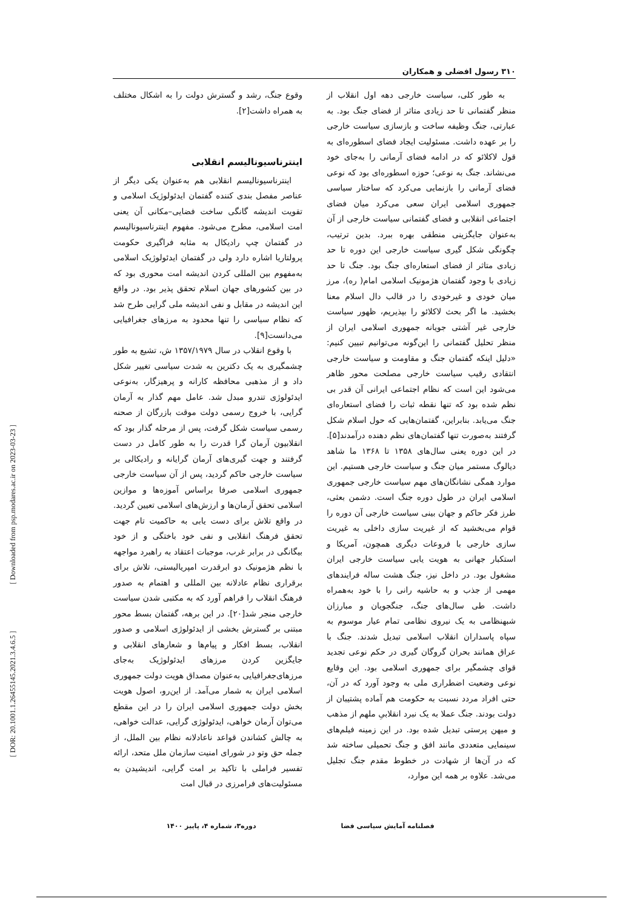[ Downloaded from psp.modares.ac.ir on 2023-03-23 ]
[ DOR: 20.1001.1.26455145.2021.3.4.6.5 ]
۳۱۰ رسول افضلی و همکاران
به طور کلی، سیاست خارجی دهه اول انقلاب از منظر گفتمانی تا حد زیادی متاثر از فضای جنگ بود. به عبارتی، جنگ وظیفه ساخت و بازسازی سیاست خارجی را بر عهده داشت. مسئولیت ایجاد فضای اسطوره‌ای به قول لاکلائو که در ادامه فضای آرمانی را به‌جای خود می‌نشاند. جنگ به نوعی؛ حوزه اسطوره‌ای بود که نوعی فضای آرمانی را بازنمایی می‌کرد که ساختار سیاسی جمهوری اسلامی ایران سعی می‌کرد میان فضای اجتماعی انقلابی و فضای گفتمانی سیاست خارجی از آن به‌عنوان جایگزینی منطقی بهره ببرد. بدین ترتیب، چگونگی شکل گیری سیاست خارجی این دوره تا حد زیادی متاثر از فضای استعاره‌ای جنگ بود. جنگ تا حد زیادی با وجود گفتمان هژمونیک اسلامی امام( ره)، مرز میان خودی و غیرخودی را در قالب دال اسلام معنا بخشید. ما اگر بحث لاکلائو را بپذیریم، ظهور سیاست خارجی غیر آشتی جویانه جمهوری اسلامی ایران از منظر تحلیل گفتمانی را این‌گونه می‌توانیم تبیین کنیم: «دلیل اینکه گفتمان جنگ و مقاومت و سیاست خارجی انتقادی رقیب سیاست خارجی مصلحت محور ظاهر می‌شود این است که نظام اجتماعی ایرانی آن قدر بی نظم شده بود که تنها نقطه ثبات را فضای استعاره‌ای جنگ می‌یابد. بنابراین، گفتمان‌هایی که حول اسلام شکل گرفتند به‌صورت تنها گفتمان‌های نظم دهنده درآمدند[۵]. در این دوره یعنی سال‌های ۱۳۵۸ تا ۱۳۶۸ ما شاهد دیالوگ مستمر میان جنگ و سیاست خارجی هستیم. این موارد همگی نشانگان‌های مهم سیاست خارجی جمهوری اسلامی ایران در طول دوره جنگ است. دشمن بعثی، طرز فکر حاکم و جهان بینی سیاست خارجی آن دوره را قوام می‌بخشید که از غیریت سازی داخلی به غیریت سازی خارجی با فروعات دیگری همچون، آمریکا و استکبار جهانی به هویت یابی سیاست خارجی ایران مشغول بود. در داخل نیز، جنگ هشت ساله فرایندهای مهمی از جذب و به حاشیه رانی را با خود به‌همراه داشت. طی سال‌های جنگ، جنگجویان و مبارزان شبهنظامی به یک نیروی نظامی تمام عیار موسوم به سپاه پاسداران انقلاب اسلامی تبدیل شدند. جنگ با عراق همانند بحران گروگان گیری در حکم نوعی تجدید قوای چشمگیر برای جمهوری اسلامی بود. این وقایع نوعی وضعیت اضطراری ملی به وجود آورد که در آن، حتی افراد مردد نسبت به حکومت هم آماده پشتیبان از دولت بودند. جنگ عملا به یک نبرد انقلابیِ ملهم از مذهب و میهن پرستی تبدیل شده بود. در این زمینه فیلم‌های سینمایی متعددی مانند افق و جنگ تحمیلی ساخته شد که در آن‌ها از شهادت در خطوط مقدم جنگ تجلیل می‌شد. علاوه بر همه این موارد،
وقوع جنگ، رشد و گسترش دولت را به اشکال مختلف به همراه داشت[۲].
اینترناسیونالیسم انقلابی
اینترناسیونالیسم انقلابی هم به‌عنوان یکی دیگر از عناصر مفصل بندی کننده گفتمان ایدئولوژیک اسلامی و تقویت اندیشه گانگی ساخت فضایی–مکانی آن یعنی امت اسلامی، مطرح می‌شود. مفهوم اینترناسیونالیسم در گفتمان چپ رادیکال به مثابه فراگیری حکومت پرولتاریا اشاره دارد ولی در گفتمان ایدئولوژیک اسلامی به‌مفهوم بین المللی کردن اندیشه امت محوری بود که در بین کشورهای جهان اسلام تحقق پذیر بود. در واقع این اندیشه در مقابل و نفی اندیشه ملی گرایی طرح شد که نظام سیاسی را تنها محدود به مرزهای جغرافیایی می‌دانست[۹].
با وقوع انقلاب در سال ۱۳۵۷/۱۹۷۹ ش، تشیع به طور چشمگیری به یک دکترین به شدت سیاسی تغییر شکل داد و از مذهبی محافظه کارانه و پرهیزگار، به‌نوعی ایدئولوژی تندرو مبدل شد. عامل مهم گذار به آرمان گرایی، با خروج رسمی دولت موقت بازرگان از صحنه رسمی سیاست شکل گرفت، پس از مرحله گذار بود که انقلابیون آرمان گرا قدرت را به طور کامل در دست گرفتند و جهت گیری‌های آرمان گرایانه و رادیکالی بر سیاست خارجی حاکم گردید، پس از آن سیاست خارجی جمهوری اسلامی صرفا براساس آموزه‌ها و موازین اسلامی تحقق آرمان‌ها و ارزش‌های اسلامی تعیین گردید. در واقع تلاش برای دست یابی به حاکمیت تام جهت تحقق فرهنگ انقلابی و نفی خود باختگی و از خود بیگانگی در برابر غرب، موجبات اعتقاد به راهبرد مواجهه با نظم هژمونیک دو ابرقدرت امپریالیستی، تلاش برای برقراری نظام عادلانه بین المللی و اهتمام به صدور فرهنگ انقلاب را فراهم آورد که به مکتبی شدن سیاست خارجی منجر شد[۲۰]. در این برهه، گفتمان بسط محور مبتنی بر گسترش بخشی از ایدئولوژی اسلامی و صدور انقلاب، بسط افکار و پیام‌ها و شعارهای انقلابی و جایگزین کردن مرزهای ایدئولوژیک به‌جای مرزهای‌جغرافیایی به‌عنوان مصداق هویت دولت جمهوری اسلامی ایران به شمار می‌آمد. از این‌رو، اصول هویت بخش دولت جمهوری اسلامی ایران را در این مقطع می‌توان آرمان خواهی، ایدئولوژی گرایی، عدالت خواهی، به چالش کشاندن قواعد ناعادلانه نظام بین الملل، از جمله حق وتو در شورای امنیت سازمان ملل متحد، ارائه تفسیر فراملی با تاکید بر امت گرایی، اندیشیدن به مسئولیت‌های فرامرزی در قبال امت
فصلنامه آمایش سیاسی فضا دوره۳، شماره ۴، پاییز ۱۴۰۰